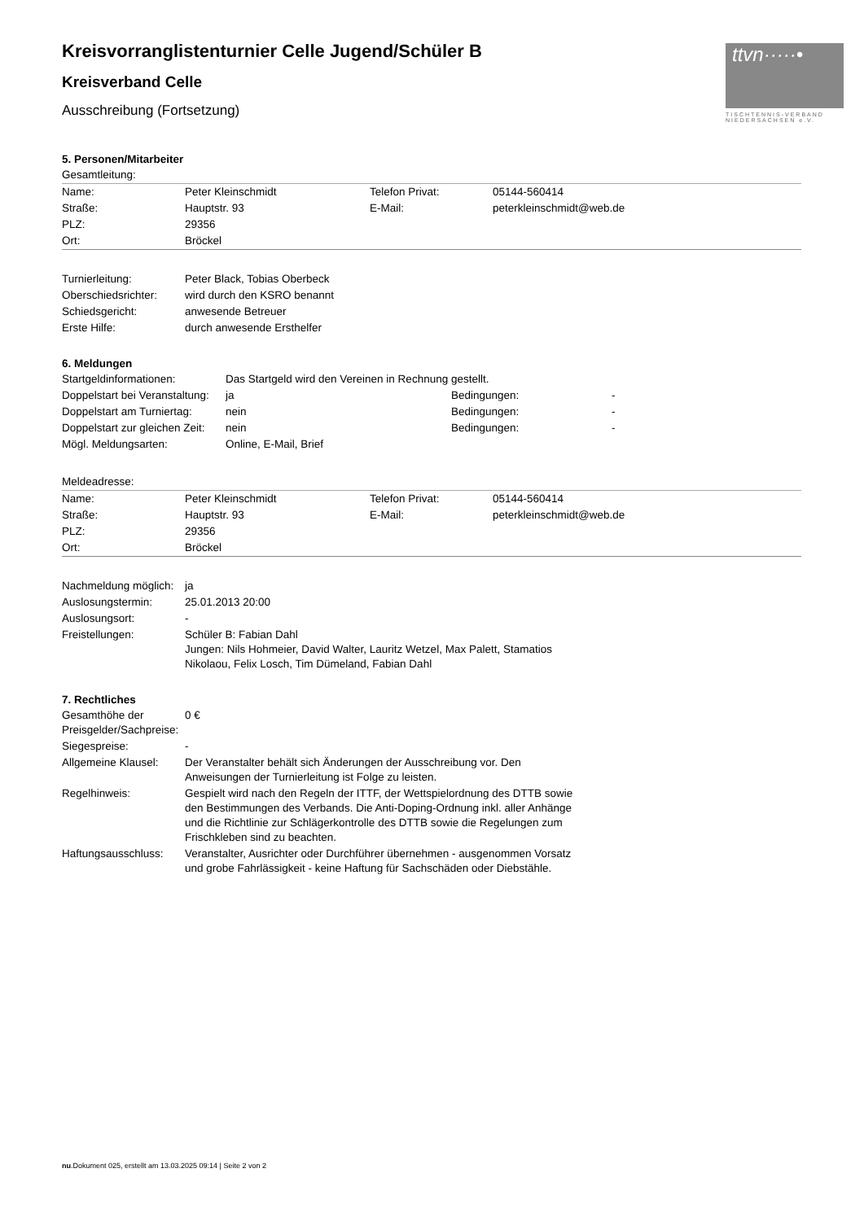ttvn·····•
TISCHTENNIS-VERBAND NIEDERSACHSEN e.V.
Kreisvorranglistenturnier Celle Jugend/Schüler B
Kreisverband Celle
Ausschreibung (Fortsetzung)
5. Personen/Mitarbeiter
| Gesamtleitung: | | | |
| Name: | Peter Kleinschmidt | Telefon Privat: | 05144-560414 |
| Straße: | Hauptstr. 93 | E-Mail: | peterkleinschmidt@web.de |
| PLZ: | 29356 | | |
| Ort: | Bröckel | | |
| Turnierleitung: | Peter Black, Tobias Oberbeck |
| Oberschiedsrichter: | wird durch den KSRO benannt |
| Schiedsgericht: | anwesende Betreuer |
| Erste Hilfe: | durch anwesende Ersthelfer |
6. Meldungen
| Startgeldinformationen: | Das Startgeld wird den Vereinen in Rechnung gestellt. | | |
| Doppelstart bei Veranstaltung: | ja | Bedingungen: | - |
| Doppelstart am Turniertag: | nein | Bedingungen: | - |
| Doppelstart zur gleichen Zeit: | nein | Bedingungen: | - |
| Mögl. Meldungsarten: | Online, E-Mail, Brief | | |
| Meldeadresse: | | | |
| Name: | Peter Kleinschmidt | Telefon Privat: | 05144-560414 |
| Straße: | Hauptstr. 93 | E-Mail: | peterkleinschmidt@web.de |
| PLZ: | 29356 | | |
| Ort: | Bröckel | | |
| Nachmeldung möglich: | ja |
| Auslosungstermin: | 25.01.2013 20:00 |
| Auslosungsort: | - |
| Freistellungen: | Schüler B: Fabian Dahl Jungen: Nils Hohmeier, David Walter, Lauritz Wetzel, Max Palett, Stamatios Nikolaou, Felix Losch, Tim Dümeland, Fabian Dahl |
7. Rechtliches
| Gesamthöhe der Preisgelder/Sachpreise: | 0 € |
| Siegespreise: | - |
| Allgemeine Klausel: | Der Veranstalter behält sich Änderungen der Ausschreibung vor. Den Anweisungen der Turnierleitung ist Folge zu leisten. |
| Regelhinweis: | Gespielt wird nach den Regeln der ITTF, der Wettspielordnung des DTTB sowie den Bestimmungen des Verbands. Die Anti-Doping-Ordnung inkl. aller Anhänge und die Richtlinie zur Schlägerkontrolle des DTTB sowie die Regelungen zum Frischkleben sind zu beachten. |
| Haftungsausschluss: | Veranstalter, Ausrichter oder Durchführer übernehmen - ausgenommen Vorsatz und grobe Fahrlässigkeit - keine Haftung für Sachschäden oder Diebstähle. |
nu.Dokument 025, erstellt am 13.03.2025 09:14 | Seite 2 von 2